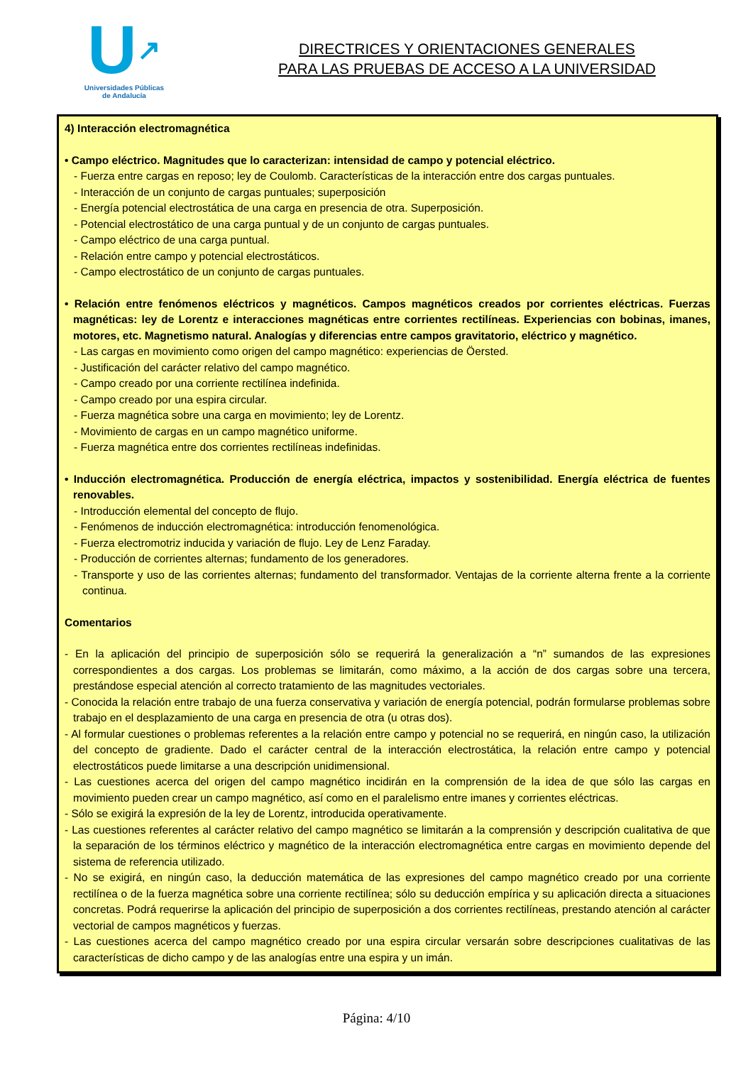U↗
Universidades Públicas
de Andalucía
DIRECTRICES Y ORIENTACIONES GENERALES
PARA LAS PRUEBAS DE ACCESO A LA UNIVERSIDAD
4) Interacción electromagnética
• Campo eléctrico. Magnitudes que lo caracterizan: intensidad de campo y potencial eléctrico.
- Fuerza entre cargas en reposo; ley de Coulomb. Características de la interacción entre dos cargas puntuales.
- Interacción de un conjunto de cargas puntuales; superposición
- Energía potencial electrostática de una carga en presencia de otra. Superposición.
- Potencial electrostático de una carga puntual y de un conjunto de cargas puntuales.
- Campo eléctrico de una carga puntual.
- Relación entre campo y potencial electrostáticos.
- Campo electrostático de un conjunto de cargas puntuales.
• Relación entre fenómenos eléctricos y magnéticos. Campos magnéticos creados por corrientes eléctricas. Fuerzas magnéticas: ley de Lorentz e interacciones magnéticas entre corrientes rectilíneas. Experiencias con bobinas, imanes, motores, etc. Magnetismo natural. Analogías y diferencias entre campos gravitatorio, eléctrico y magnético.
- Las cargas en movimiento como origen del campo magnético: experiencias de Öersted.
- Justificación del carácter relativo del campo magnético.
- Campo creado por una corriente rectilínea indefinida.
- Campo creado por una espira circular.
- Fuerza magnética sobre una carga en movimiento; ley de Lorentz.
- Movimiento de cargas en un campo magnético uniforme.
- Fuerza magnética entre dos corrientes rectilíneas indefinidas.
• Inducción electromagnética. Producción de energía eléctrica, impactos y sostenibilidad. Energía eléctrica de fuentes renovables.
- Introducción elemental del concepto de flujo.
- Fenómenos de inducción electromagnética: introducción fenomenológica.
- Fuerza electromotriz inducida y variación de flujo. Ley de Lenz Faraday.
- Producción de corrientes alternas; fundamento de los generadores.
- Transporte y uso de las corrientes alternas; fundamento del transformador. Ventajas de la corriente alterna frente a la corriente continua.
Comentarios
- En la aplicación del principio de superposición sólo se requerirá la generalización a “n” sumandos de las expresiones correspondientes a dos cargas. Los problemas se limitarán, como máximo, a la acción de dos cargas sobre una tercera, prestándose especial atención al correcto tratamiento de las magnitudes vectoriales.
- Conocida la relación entre trabajo de una fuerza conservativa y variación de energía potencial, podrán formularse problemas sobre trabajo en el desplazamiento de una carga en presencia de otra (u otras dos).
- Al formular cuestiones o problemas referentes a la relación entre campo y potencial no se requerirá, en ningún caso, la utilización del concepto de gradiente. Dado el carácter central de la interacción electrostática, la relación entre campo y potencial electrostáticos puede limitarse a una descripción unidimensional.
- Las cuestiones acerca del origen del campo magnético incidirán en la comprensión de la idea de que sólo las cargas en movimiento pueden crear un campo magnético, así como en el paralelismo entre imanes y corrientes eléctricas.
- Sólo se exigirá la expresión de la ley de Lorentz, introducida operativamente.
- Las cuestiones referentes al carácter relativo del campo magnético se limitarán a la comprensión y descripción cualitativa de que la separación de los términos eléctrico y magnético de la interacción electromagnética entre cargas en movimiento depende del sistema de referencia utilizado.
- No se exigirá, en ningún caso, la deducción matemática de las expresiones del campo magnético creado por una corriente rectilínea o de la fuerza magnética sobre una corriente rectilínea; sólo su deducción empírica y su aplicación directa a situaciones concretas. Podrá requerirse la aplicación del principio de superposición a dos corrientes rectilíneas, prestando atención al carácter vectorial de campos magnéticos y fuerzas.
- Las cuestiones acerca del campo magnético creado por una espira circular versarán sobre descripciones cualitativas de las características de dicho campo y de las analogías entre una espira y un imán.
Página: 4/10